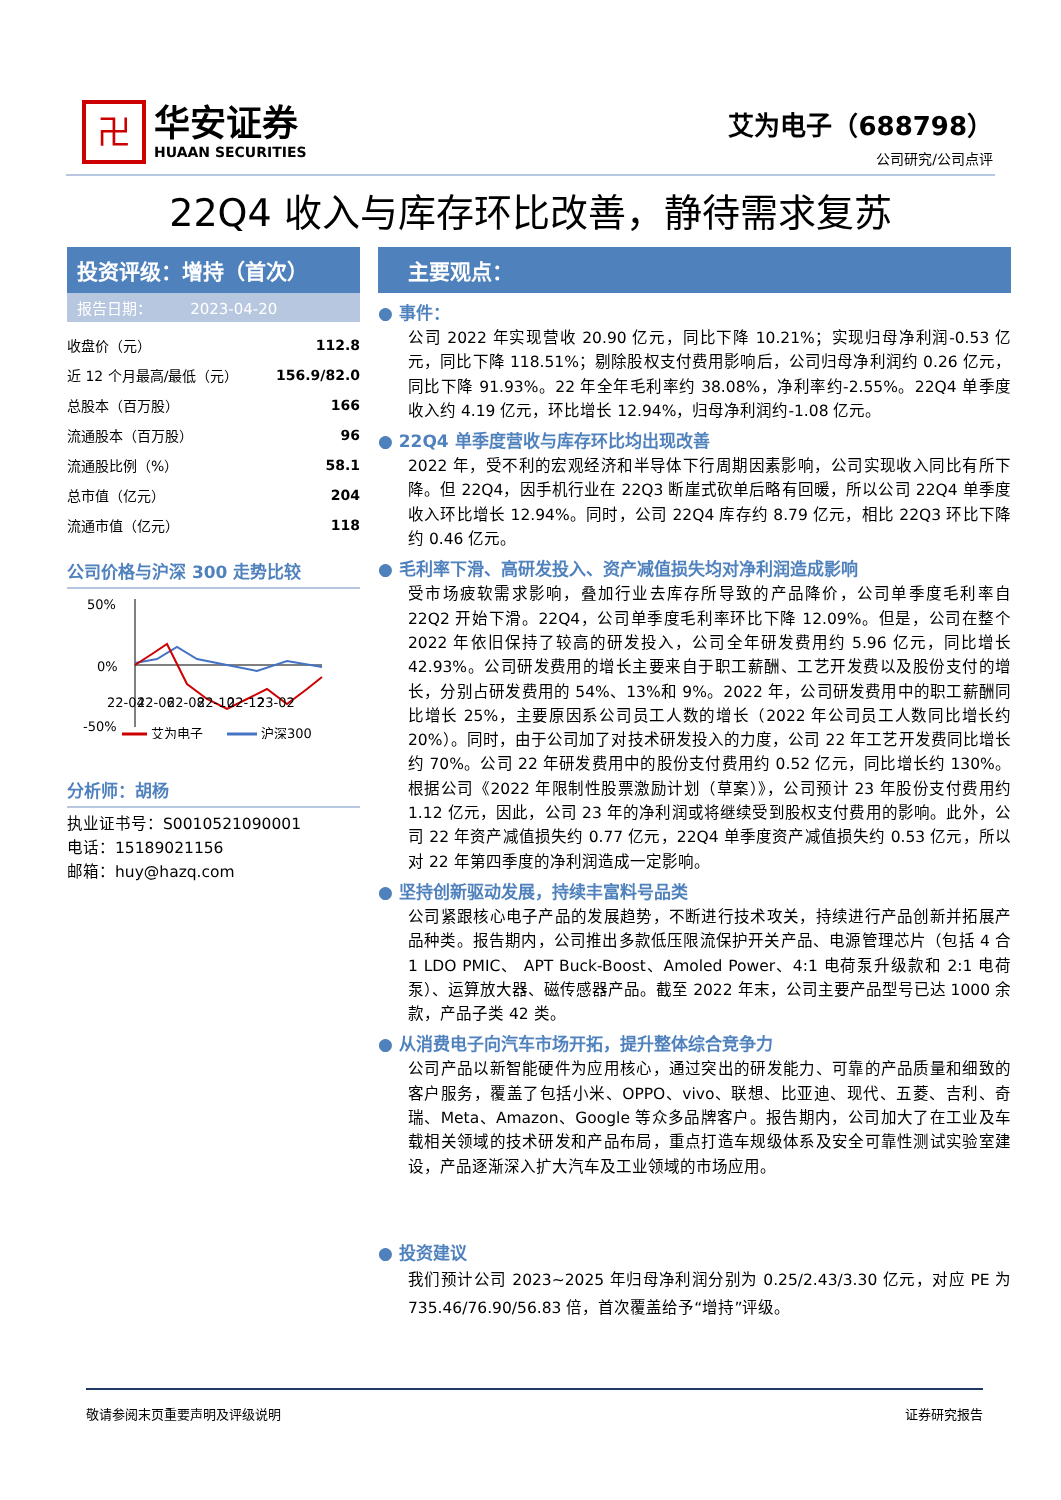卍
华安证券
HUAAN SECURITIES
艾为电子（688798）
公司研究/公司点评
22Q4 收入与库存环比改善，静待需求复苏
投资评级：增持（首次）
报告日期： 2023-04-20
| 收盘价（元） | 112.8 |
| 近 12 个月最高/最低（元） | 156.9/82.0 |
| 总股本（百万股） | 166 |
| 流通股本（百万股） | 96 |
| 流通股比例（%） | 58.1 |
| 总市值（亿元） | 204 |
| 流通市值（亿元） | 118 |
公司价格与沪深 300 走势比较
50%
0%
-50%
22-04
22-06
22-08
22-10
22-12
23-02
艾为电子
沪深300
分析师：胡杨
执业证书号：S0010521090001
电话：15189021156
邮箱：huy@hazq.com
主要观点：
● 事件：
公司 2022 年实现营收 20.90 亿元，同比下降 10.21%；实现归母净利润-0.53 亿元，同比下降 118.51%；剔除股权支付费用影响后，公司归母净利润约 0.26 亿元，同比下降 91.93%。22 年全年毛利率约 38.08%，净利率约-2.55%。22Q4 单季度收入约 4.19 亿元，环比增长 12.94%，归母净利润约-1.08 亿元。
● 22Q4 单季度营收与库存环比均出现改善
2022 年，受不利的宏观经济和半导体下行周期因素影响，公司实现收入同比有所下降。但 22Q4，因手机行业在 22Q3 断崖式砍单后略有回暖，所以公司 22Q4 单季度收入环比增长 12.94%。同时，公司 22Q4 库存约 8.79 亿元，相比 22Q3 环比下降约 0.46 亿元。
● 毛利率下滑、高研发投入、资产减值损失均对净利润造成影响
受市场疲软需求影响，叠加行业去库存所导致的产品降价，公司单季度毛利率自 22Q2 开始下滑。22Q4，公司单季度毛利率环比下降 12.09%。但是，公司在整个 2022 年依旧保持了较高的研发投入，公司全年研发费用约 5.96 亿元，同比增长 42.93%。公司研发费用的增长主要来自于职工薪酬、工艺开发费以及股份支付的增长，分别占研发费用的 54%、13%和 9%。2022 年，公司研发费用中的职工薪酬同比增长 25%，主要原因系公司员工人数的增长（2022 年公司员工人数同比增长约 20%）。同时，由于公司加了对技术研发投入的力度，公司 22 年工艺开发费同比增长约 70%。公司 22 年研发费用中的股份支付费用约 0.52 亿元，同比增长约 130%。根据公司《2022 年限制性股票激励计划（草案）》，公司预计 23 年股份支付费用约 1.12 亿元，因此，公司 23 年的净利润或将继续受到股权支付费用的影响。此外，公司 22 年资产减值损失约 0.77 亿元，22Q4 单季度资产减值损失约 0.53 亿元，所以对 22 年第四季度的净利润造成一定影响。
● 坚持创新驱动发展，持续丰富料号品类
公司紧跟核心电子产品的发展趋势，不断进行技术攻关，持续进行产品创新并拓展产品种类。报告期内，公司推出多款低压限流保护开关产品、电源管理芯片（包括 4 合 1 LDO PMIC、 APT Buck-Boost、Amoled Power、4:1 电荷泵升级款和 2:1 电荷泵）、运算放大器、磁传感器产品。截至 2022 年末，公司主要产品型号已达 1000 余款，产品子类 42 类。
● 从消费电子向汽车市场开拓，提升整体综合竞争力
公司产品以新智能硬件为应用核心，通过突出的研发能力、可靠的产品质量和细致的客户服务，覆盖了包括小米、OPPO、vivo、联想、比亚迪、现代、五菱、吉利、奇瑞、Meta、Amazon、Google 等众多品牌客户。报告期内，公司加大了在工业及车载相关领域的技术研发和产品布局，重点打造车规级体系及安全可靠性测试实验室建设，产品逐渐深入扩大汽车及工业领域的市场应用。
● 投资建议
我们预计公司 2023~2025 年归母净利润分别为 0.25/2.43/3.30 亿元，对应 PE 为 735.46/76.90/56.83 倍，首次覆盖给予“增持”评级。
敬请参阅末页重要声明及评级说明 证券研究报告